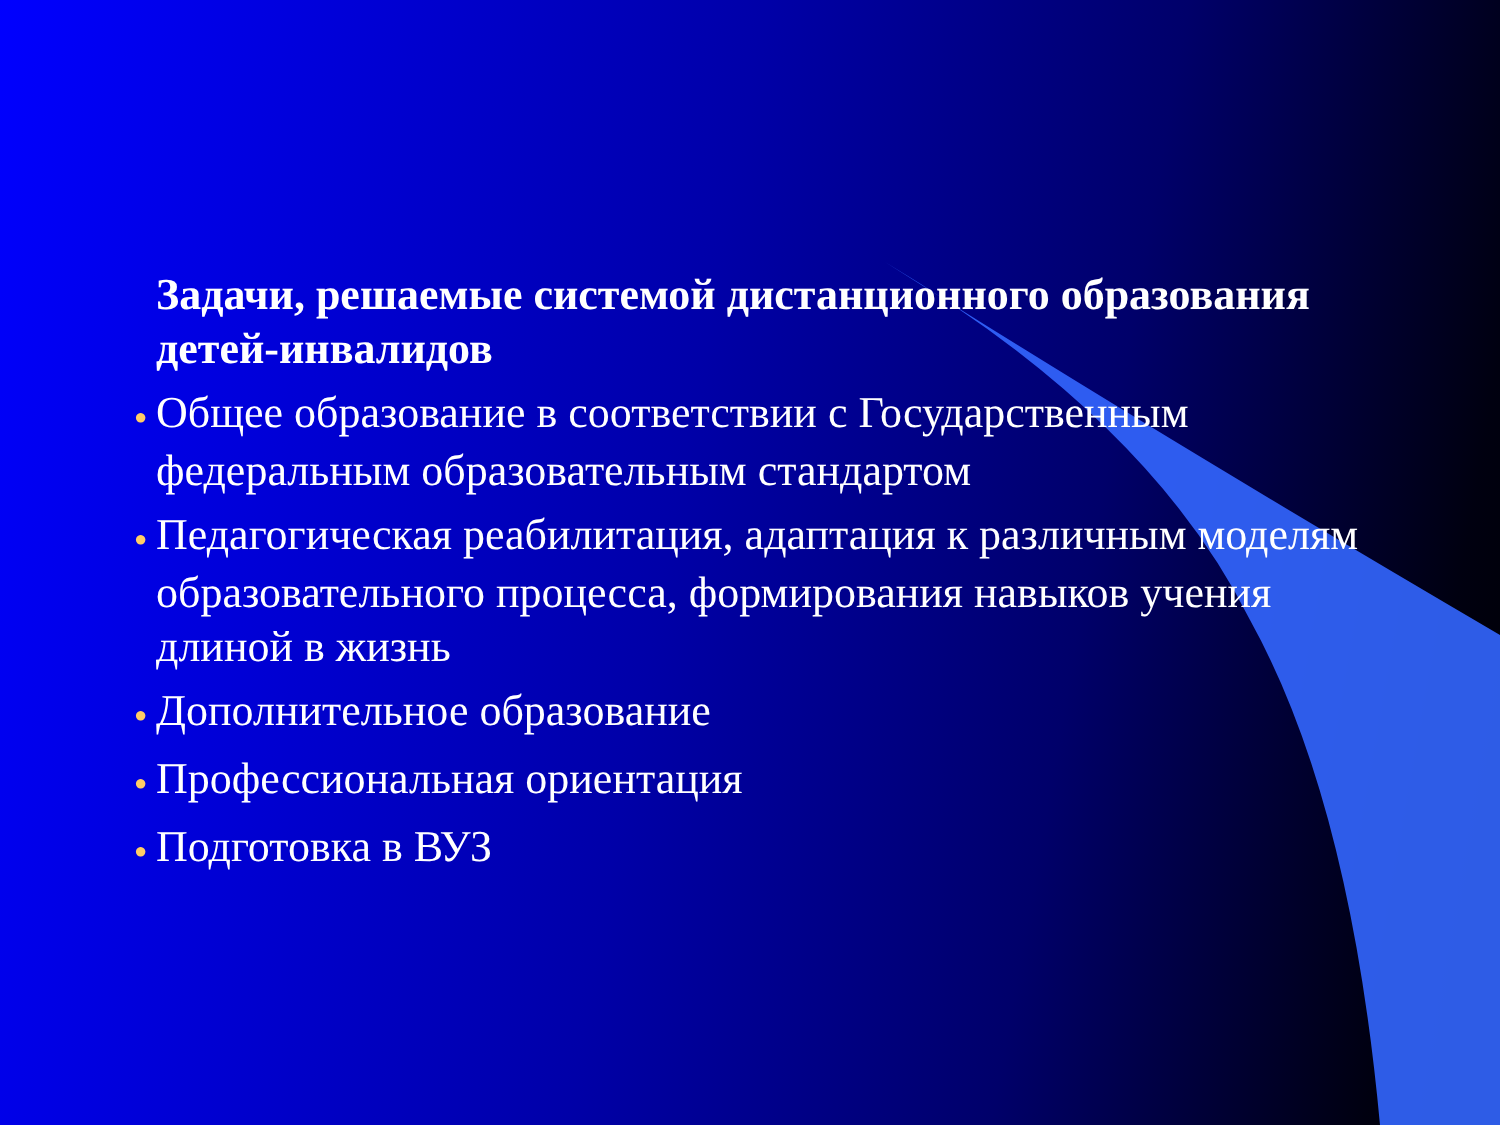Задачи, решаемые системой дистанционного образования детей-инвалидов
● Общее образование в соответствии с Государственным федеральным образовательным стандартом
● Педагогическая реабилитация, адаптация к различным моделям образовательного процесса, формирования навыков учения длиной в жизнь
● Дополнительное образование
● Профессиональная ориентация
● Подготовка в ВУЗ